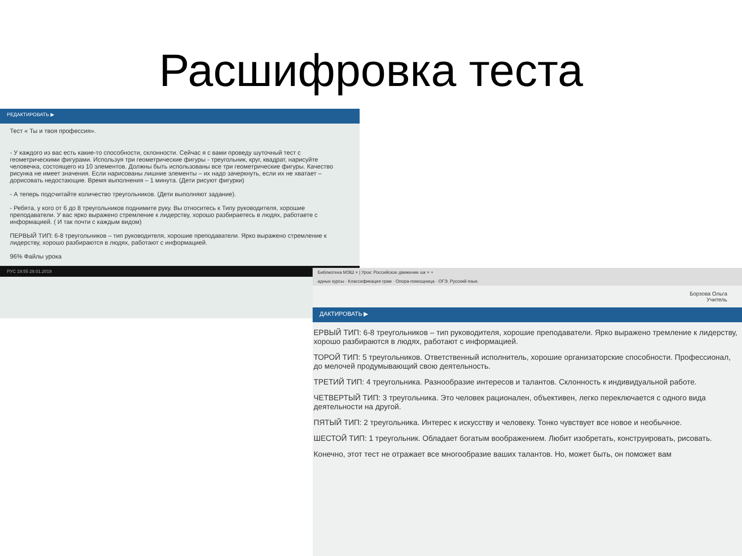Расшифровка теста
РЕДАКТИРОВАТЬ ▶
Тест « Ты и твоя профессия».
- У каждого из вас есть какие-то способности, склонности. Сейчас я с вами проведу шуточный тест с геометрическими фигурами. Используя три геометрические фигуры - треугольник, круг, квадрат, нарисуйте человечка, состоящего из 10 элементов. Должны быть использованы все три геометрические фигуры. Качество рисунка не имеет значения. Если нарисованы лишние элементы – их надо зачеркнуть, если их не хватает – дорисовать недостающие. Время выполнения – 1 минута. (Дети рисуют фигурки)
- А теперь подсчитайте количество треугольников. (Дети выполняют задание).
- Ребята, у кого от 6 до 8 треугольников поднимите руку. Вы относитесь к Типу руководителя, хорошие преподаватели. У вас ярко выражено стремление к лидерству, хорошо разбираетесь в людях, работаете с информацией. ( И так почти с каждым видом)
ПЕРВЫЙ ТИП: 6-8 треугольников – тип руководителя, хорошие преподаватели. Ярко выражено стремление к лидерству, хорошо разбираются в людях, работают с информацией.
96% Файлы урока
РУС 19:55 29.01.2019
Библиотека МЭШ × | Урок: Российское движение шк × +
адные курсы · Классификация грам · Опора-помощница · ОГЭ. Русский язык.
Борзова Ольга
Учитель
ДАКТИРОВАТЬ ▶
ЕРВЫЙ ТИП: 6-8 треугольников – тип руководителя, хорошие преподаватели. Ярко выражено тремление к лидерству, хорошо разбираются в людях, работают с информацией.
ТОРОЙ ТИП: 5 треугольников. Ответственный исполнитель, хорошие организаторские способности. Профессионал, до мелочей продумывающий свою деятельность.
ТРЕТИЙ ТИП: 4 треугольника. Разнообразие интересов и талантов. Склонность к индивидуальной работе.
ЧЕТВЕРТЫЙ ТИП: 3 треугольника. Это человек рационален, объективен, легко переключается с одного вида деятельности на другой.
ПЯТЫЙ ТИП: 2 треугольника. Интерес к искусству и человеку. Тонко чувствует все новое и необычное.
ШЕСТОЙ ТИП: 1 треугольник. Обладает богатым воображением. Любит изобретать, конструировать, рисовать.
Конечно, этот тест не отражает все многообразие ваших талантов. Но, может быть, он поможет вам